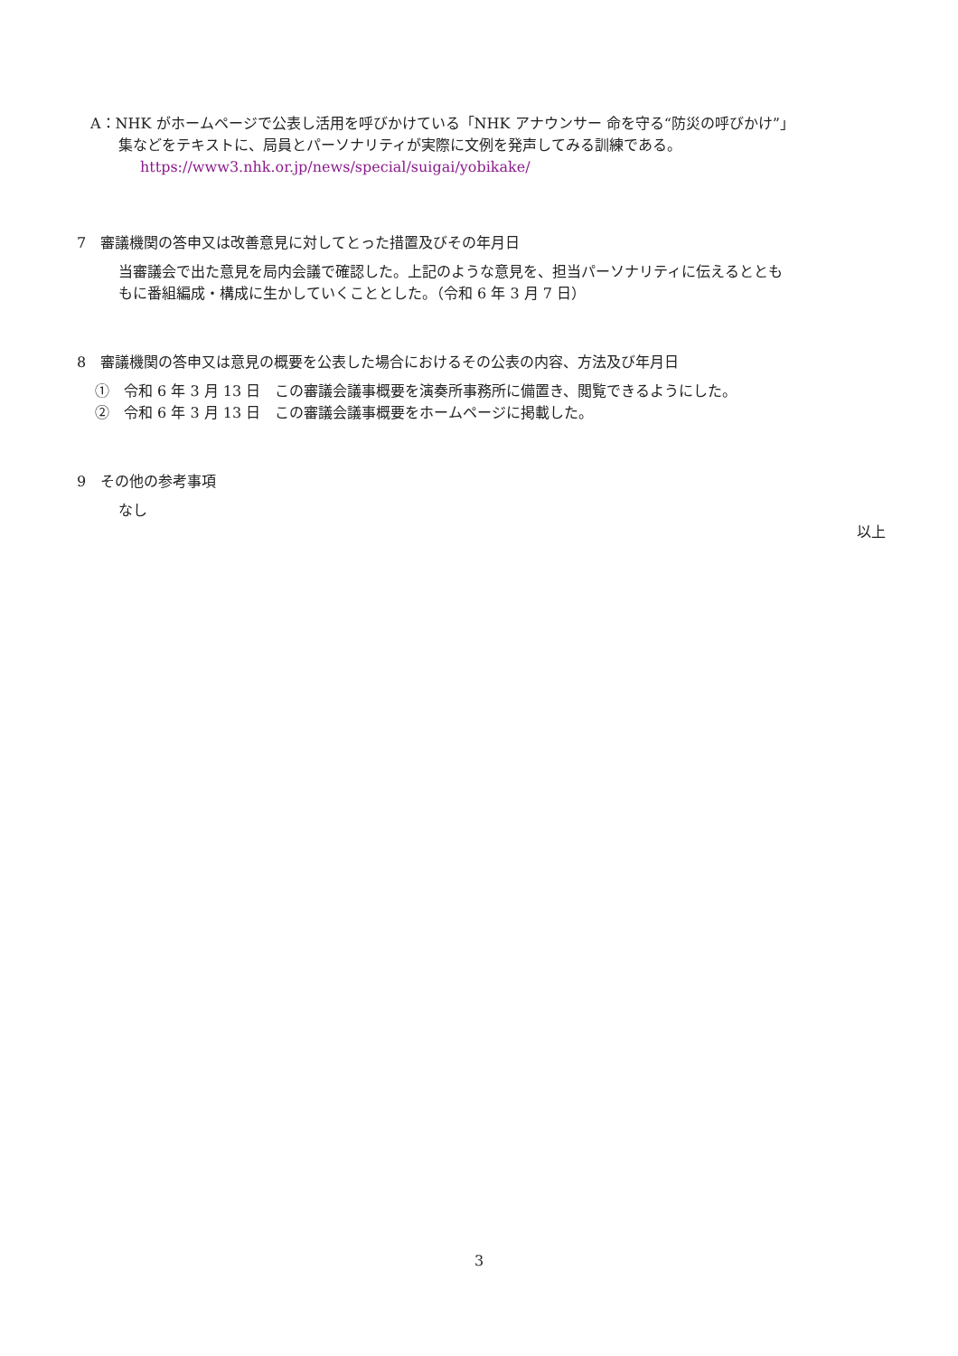A：NHK がホームページで公表し活用を呼びかけている「NHK アナウンサー 命を守る“防災の呼びかけ”」
集などをテキストに、局員とパーソナリティが実際に文例を発声してみる訓練である。
https://www3.nhk.or.jp/news/special/suigai/yobikake/
7　審議機関の答申又は改善意見に対してとった措置及びその年月日
当審議会で出た意見を局内会議で確認した。上記のような意見を、担当パーソナリティに伝えるととも
もに番組編成・構成に生かしていくこととした。（令和 6 年 3 月 7 日）
8　審議機関の答申又は意見の概要を公表した場合におけるその公表の内容、方法及び年月日
①　令和 6 年 3 月 13 日　この審議会議事概要を演奏所事務所に備置き、閲覧できるようにした。
②　令和 6 年 3 月 13 日　この審議会議事概要をホームページに掲載した。
9　その他の参考事項
なし
以上
3